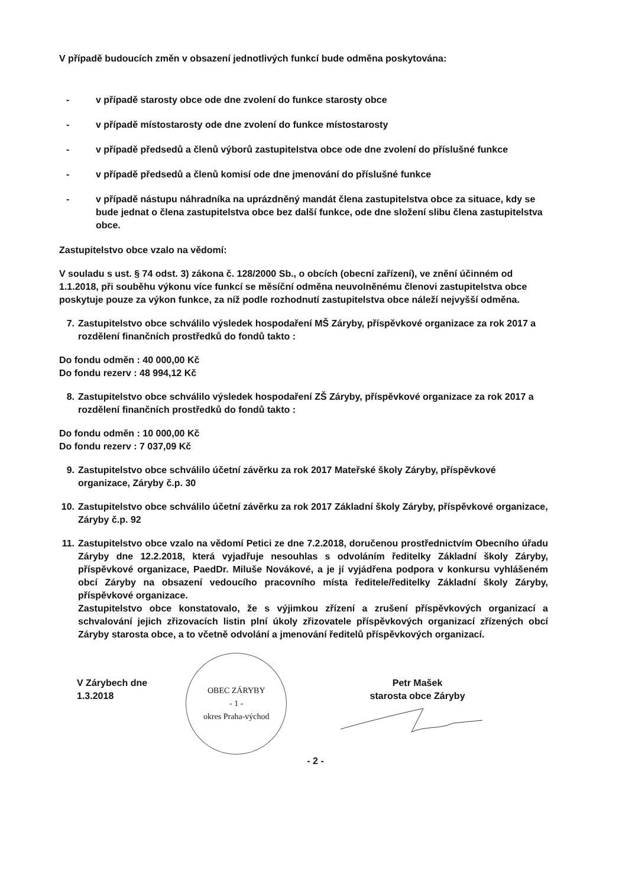V případě budoucích změn v obsazení jednotlivých funkcí bude odměna poskytována:
- v případě starosty obce ode dne zvolení do funkce starosty obce
- v případě místostarosty ode dne zvolení do funkce místostarosty
- v případě předsedů a členů výborů zastupitelstva obce ode dne zvolení do příslušné funkce
- v případě předsedů a členů komisí ode dne jmenování do příslušné funkce
- v případě nástupu náhradníka na uprázdněný mandát člena zastupitelstva obce za situace, kdy se bude jednat o člena zastupitelstva obce bez další funkce, ode dne složení slibu člena zastupitelstva obce.
Zastupitelstvo obce vzalo na vědomí:
V souladu s ust. § 74 odst. 3) zákona č. 128/2000 Sb., o obcích (obecní zařízení), ve znění účinném od 1.1.2018, při souběhu výkonu více funkcí se měsíční odměna neuvolněnému členovi zastupitelstva obce poskytuje pouze za výkon funkce, za níž podle rozhodnutí zastupitelstva obce náleží nejvyšší odměna.
7. Zastupitelstvo obce schválilo výsledek hospodaření MŠ Záryby, příspěvkové organizace za rok 2017 a rozdělení finančních prostředků do fondů takto :
Do fondu odměn : 40 000,00 Kč
Do fondu rezerv : 48 994,12 Kč
8. Zastupitelstvo obce schválilo výsledek hospodaření ZŠ Záryby, příspěvkové organizace za rok 2017 a rozdělení finančních prostředků do fondů takto :
Do fondu odměn : 10 000,00 Kč
Do fondu rezerv : 7 037,09 Kč
9. Zastupitelstvo obce schválilo účetní závěrku za rok 2017 Mateřské školy Záryby, příspěvkové organizace, Záryby č.p. 30
10. Zastupitelstvo obce schválilo účetní závěrku za rok 2017 Základní školy Záryby, příspěvkové organizace, Záryby č.p. 92
11. Zastupitelstvo obce vzalo na vědomí Petici ze dne 7.2.2018, doručenou prostřednictvím Obecního úřadu Záryby dne 12.2.2018, která vyjadřuje nesouhlas s odvoláním ředitelky Základní školy Záryby, příspěvkové organizace, PaedDr. Miluše Novákové, a je jí vyjádřena podpora v konkursu vyhlášeném obcí Záryby na obsazení vedoucího pracovního místa ředitele/ředitelky Základní školy Záryby, příspěvkové organizace.
Zastupitelstvo obce konstatovalo, že s výjimkou zřízení a zrušení příspěvkových organizací a schvalování jejich zřizovacích listin plní úkoly zřizovatele příspěvkových organizací zřízených obcí Záryby starosta obce, a to včetně odvolání a jmenování ředitelů příspěvkových organizací.
V Zárybech dne 1.3.2018
OBEC ZÁRYBY
- 1 -
okres Praha-východ
Petr Mašek
starosta obce Záryby
- 2 -